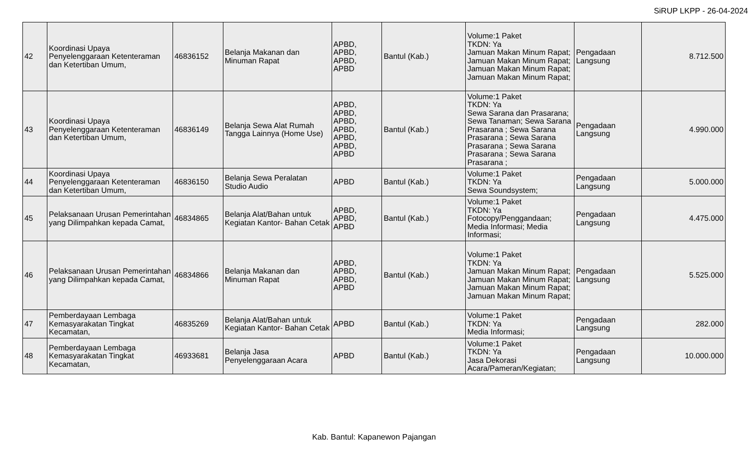SiRUP LKPP - 26-04-2024
| 42 | Koordinasi Upaya Penyelenggaraan Ketenteraman dan Ketertiban Umum, | 46836152 | Belanja Makanan dan Minuman Rapat | APBD, APBD, APBD, APBD | Bantul (Kab.) | Volume:1 Paket TKDN: Ya Jamuan Makan Minum Rapat; Jamuan Makan Minum Rapat; Jamuan Makan Minum Rapat; Jamuan Makan Minum Rapat; | Pengadaan Langsung | 8.712.500 |
| 43 | Koordinasi Upaya Penyelenggaraan Ketenteraman dan Ketertiban Umum, | 46836149 | Belanja Sewa Alat Rumah Tangga Lainnya (Home Use) | APBD, APBD, APBD, APBD, APBD, APBD, APBD | Bantul (Kab.) | Volume:1 Paket TKDN: Ya Sewa Sarana dan Prasarana; Sewa Tanaman; Sewa Sarana Prasarana ; Sewa Sarana Prasarana ; Sewa Sarana Prasarana ; Sewa Sarana Prasarana ; Sewa Sarana Prasarana ; | Pengadaan Langsung | 4.990.000 |
| 44 | Koordinasi Upaya Penyelenggaraan Ketenteraman dan Ketertiban Umum, | 46836150 | Belanja Sewa Peralatan Studio Audio | APBD | Bantul (Kab.) | Volume:1 Paket TKDN: Ya Sewa Soundsystem; | Pengadaan Langsung | 5.000.000 |
| 45 | Pelaksanaan Urusan Pemerintahan yang Dilimpahkan kepada Camat, | 46834865 | Belanja Alat/Bahan untuk Kegiatan Kantor- Bahan Cetak | APBD, APBD, APBD | Bantul (Kab.) | Volume:1 Paket TKDN: Ya Fotocopy/Penggandaan; Media Informasi; Media Informasi; | Pengadaan Langsung | 4.475.000 |
| 46 | Pelaksanaan Urusan Pemerintahan yang Dilimpahkan kepada Camat, | 46834866 | Belanja Makanan dan Minuman Rapat | APBD, APBD, APBD, APBD | Bantul (Kab.) | Volume:1 Paket TKDN: Ya Jamuan Makan Minum Rapat; Jamuan Makan Minum Rapat; Jamuan Makan Minum Rapat; Jamuan Makan Minum Rapat; | Pengadaan Langsung | 5.525.000 |
| 47 | Pemberdayaan Lembaga Kemasyarakatan Tingkat Kecamatan, | 46835269 | Belanja Alat/Bahan untuk Kegiatan Kantor- Bahan Cetak | APBD | Bantul (Kab.) | Volume:1 Paket TKDN: Ya Media Informasi; | Pengadaan Langsung | 282.000 |
| 48 | Pemberdayaan Lembaga Kemasyarakatan Tingkat Kecamatan, | 46933681 | Belanja Jasa Penyelenggaraan Acara | APBD | Bantul (Kab.) | Volume:1 Paket TKDN: Ya Jasa Dekorasi Acara/Pameran/Kegiatan; | Pengadaan Langsung | 10.000.000 |
Kab. Bantul: Kapanewon Pajangan